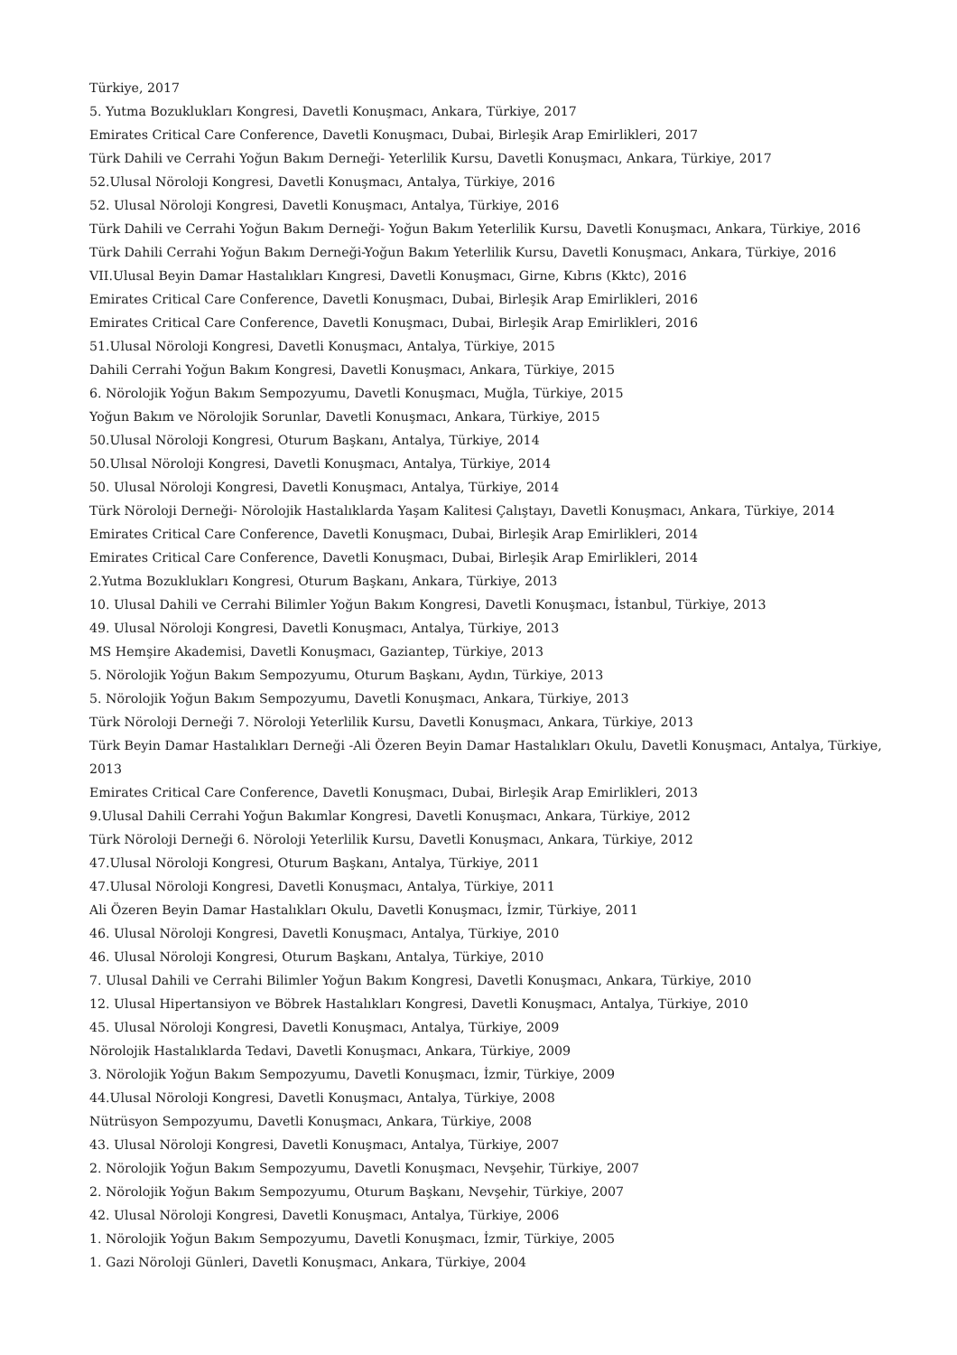Türkiye, 2017
5. Yutma Bozuklukları Kongresi, Davetli Konuşmacı, Ankara, Türkiye, 2017
Emirates Critical Care Conference, Davetli Konuşmacı, Dubai, Birleşik Arap Emirlikleri, 2017
Türk Dahili ve Cerrahi Yoğun Bakım Derneği- Yeterlilik Kursu, Davetli Konuşmacı, Ankara, Türkiye, 2017
52.Ulusal Nöroloji Kongresi, Davetli Konuşmacı, Antalya, Türkiye, 2016
52. Ulusal Nöroloji Kongresi, Davetli Konuşmacı, Antalya, Türkiye, 2016
Türk Dahili ve Cerrahi Yoğun Bakım Derneği- Yoğun Bakım Yeterlilik Kursu, Davetli Konuşmacı, Ankara, Türkiye, 2016
Türk Dahili Cerrahi Yoğun Bakım Derneği-Yoğun Bakım Yeterlilik Kursu, Davetli Konuşmacı, Ankara, Türkiye, 2016
VII.Ulusal Beyin Damar Hastalıkları Kıngresi, Davetli Konuşmacı, Girne, Kıbrıs (Kktc), 2016
Emirates Critical Care Conference, Davetli Konuşmacı, Dubai, Birleşik Arap Emirlikleri, 2016
Emirates Critical Care Conference, Davetli Konuşmacı, Dubai, Birleşik Arap Emirlikleri, 2016
51.Ulusal Nöroloji Kongresi, Davetli Konuşmacı, Antalya, Türkiye, 2015
Dahili Cerrahi Yoğun Bakım Kongresi, Davetli Konuşmacı, Ankara, Türkiye, 2015
6. Nörolojik Yoğun Bakım Sempozyumu, Davetli Konuşmacı, Muğla, Türkiye, 2015
Yoğun Bakım ve Nörolojik Sorunlar, Davetli Konuşmacı, Ankara, Türkiye, 2015
50.Ulusal Nöroloji Kongresi, Oturum Başkanı, Antalya, Türkiye, 2014
50.Ulısal Nöroloji Kongresi, Davetli Konuşmacı, Antalya, Türkiye, 2014
50. Ulusal Nöroloji Kongresi, Davetli Konuşmacı, Antalya, Türkiye, 2014
Türk Nöroloji Derneği- Nörolojik Hastalıklarda Yaşam Kalitesi Çalıştayı, Davetli Konuşmacı, Ankara, Türkiye, 2014
Emirates Critical Care Conference, Davetli Konuşmacı, Dubai, Birleşik Arap Emirlikleri, 2014
Emirates Critical Care Conference, Davetli Konuşmacı, Dubai, Birleşik Arap Emirlikleri, 2014
2.Yutma Bozuklukları Kongresi, Oturum Başkanı, Ankara, Türkiye, 2013
10. Ulusal Dahili ve Cerrahi Bilimler Yoğun Bakım Kongresi, Davetli Konuşmacı, İstanbul, Türkiye, 2013
49. Ulusal Nöroloji Kongresi, Davetli Konuşmacı, Antalya, Türkiye, 2013
MS Hemşire Akademisi, Davetli Konuşmacı, Gaziantep, Türkiye, 2013
5. Nörolojik Yoğun Bakım Sempozyumu, Oturum Başkanı, Aydın, Türkiye, 2013
5. Nörolojik Yoğun Bakım Sempozyumu, Davetli Konuşmacı, Ankara, Türkiye, 2013
Türk Nöroloji Derneği 7. Nöroloji Yeterlilik Kursu, Davetli Konuşmacı, Ankara, Türkiye, 2013
Türk Beyin Damar Hastalıkları Derneği -Ali Özeren Beyin Damar Hastalıkları Okulu, Davetli Konuşmacı, Antalya, Türkiye, 2013
Emirates Critical Care Conference, Davetli Konuşmacı, Dubai, Birleşik Arap Emirlikleri, 2013
9.Ulusal Dahili Cerrahi Yoğun Bakımlar Kongresi, Davetli Konuşmacı, Ankara, Türkiye, 2012
Türk Nöroloji Derneği 6. Nöroloji Yeterlilik Kursu, Davetli Konuşmacı, Ankara, Türkiye, 2012
47.Ulusal Nöroloji Kongresi, Oturum Başkanı, Antalya, Türkiye, 2011
47.Ulusal Nöroloji Kongresi, Davetli Konuşmacı, Antalya, Türkiye, 2011
Ali Özeren Beyin Damar Hastalıkları Okulu, Davetli Konuşmacı, İzmir, Türkiye, 2011
46. Ulusal Nöroloji Kongresi, Davetli Konuşmacı, Antalya, Türkiye, 2010
46. Ulusal Nöroloji Kongresi, Oturum Başkanı, Antalya, Türkiye, 2010
7. Ulusal Dahili ve Cerrahi Bilimler Yoğun Bakım Kongresi, Davetli Konuşmacı, Ankara, Türkiye, 2010
12. Ulusal Hipertansiyon ve Böbrek Hastalıkları Kongresi, Davetli Konuşmacı, Antalya, Türkiye, 2010
45. Ulusal Nöroloji Kongresi, Davetli Konuşmacı, Antalya, Türkiye, 2009
Nörolojik Hastalıklarda Tedavi, Davetli Konuşmacı, Ankara, Türkiye, 2009
3. Nörolojik Yoğun Bakım Sempozyumu, Davetli Konuşmacı, İzmir, Türkiye, 2009
44.Ulusal Nöroloji Kongresi, Davetli Konuşmacı, Antalya, Türkiye, 2008
Nütrüsyon Sempozyumu, Davetli Konuşmacı, Ankara, Türkiye, 2008
43. Ulusal Nöroloji Kongresi, Davetli Konuşmacı, Antalya, Türkiye, 2007
2. Nörolojik Yoğun Bakım Sempozyumu, Davetli Konuşmacı, Nevşehir, Türkiye, 2007
2. Nörolojik Yoğun Bakım Sempozyumu, Oturum Başkanı, Nevşehir, Türkiye, 2007
42. Ulusal Nöroloji Kongresi, Davetli Konuşmacı, Antalya, Türkiye, 2006
1. Nörolojik Yoğun Bakım Sempozyumu, Davetli Konuşmacı, İzmir, Türkiye, 2005
1. Gazi Nöroloji Günleri, Davetli Konuşmacı, Ankara, Türkiye, 2004